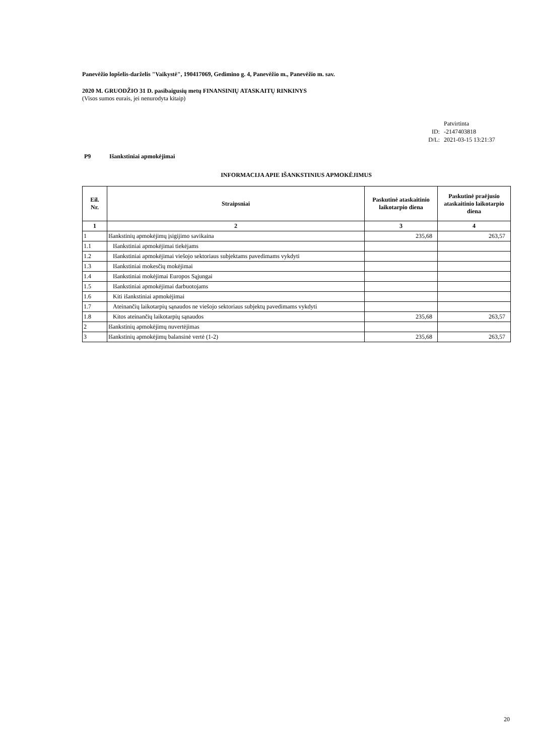Panevėžio lopšelis-darželis "Vaikystė", 190417069, Gedimino g. 4, Panevėžio m., Panevėžio m. sav.
2020 M. GRUODŽIO 31 D. pasibaigusių metų FINANSINIŲ ATASKAITŲ RINKINYS
(Visos sumos eurais, jei nenurodyta kitaip)
Patvirtinta
ID: -2147403818
D/L: 2021-03-15 13:21:37
P9 Išankstiniai apmokėjimai
INFORMACIJA APIE IŠANKSTINIUS APMOKĖJIMUS
| Eil. Nr. | Straipsniai | Paskutinė ataskaitinio laikotarpio diena | Paskutinė praėjusio ataskaitinio laikotarpio diena |
| --- | --- | --- | --- |
| 1 | 2 | 3 | 4 |
| 1 | Išankstinių apmokėjimų įsigijimo savikaina | 235,68 | 263,57 |
| 1.1 | Išankstiniai apmokėjimai tiekėjams | | |
| 1.2 | Išankstiniai apmokėjimai viešojo sektoriaus subjektams pavedimams vykdyti | | |
| 1.3 | Išankstiniai mokesčių mokėjimai | | |
| 1.4 | Išankstiniai mokėjimai Europos Sąjungai | | |
| 1.5 | Išankstiniai apmokėjimai darbuotojams | | |
| 1.6 | Kiti išankstiniai apmokėjimai | | |
| 1.7 | Ateinančių laikotarpių sąnaudos ne viešojo sektoriaus subjektų pavedimams vykdyti | | |
| 1.8 | Kitos ateinančių laikotarpių sąnaudos | 235,68 | 263,57 |
| 2 | Išankstinių apmokėjimų nuvertėjimas | | |
| 3 | Išankstinių apmokėjimų balansinė vertė (1-2) | 235,68 | 263,57 |
20